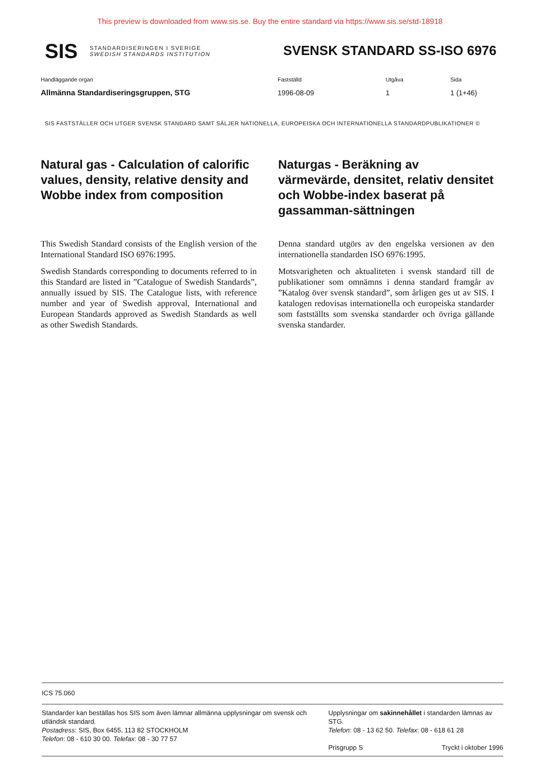This preview is downloaded from www.sis.se. Buy the entire standard via https://www.sis.se/std-18918
SIS
STANDARDISERINGEN I SVERIGE
SWEDISH STANDARDS INSTITUTION
SVENSK STANDARD SS-ISO 6976
Handläggande organ
Allmänna Standardiseringsgruppen, STG
Fastställd
1996-08-09
Utgåva
1
Sida
1 (1+46)
SIS FASTSTÄLLER OCH UTGER SVENSK STANDARD SAMT SÄLJER NATIONELLA, EUROPEISKA OCH INTERNATIONELLA STANDARDPUBLIKATIONER ©
Natural gas - Calculation of calorific values, density, relative density and Wobbe index from composition
This Swedish Standard consists of the English version of the International Standard ISO 6976:1995.
Swedish Standards corresponding to documents referred to in this Standard are listed in ”Catalogue of Swedish Standards”, annually issued by SIS. The Catalogue lists, with reference number and year of Swedish approval, International and European Standards approved as Swedish Standards as well as other Swedish Standards.
Naturgas - Beräkning av värmevärde, densitet, relativ densitet och Wobbe-index baserat på gassamman-sättningen
Denna standard utgörs av den engelska versionen av den internationella standarden ISO 6976:1995.
Motsvarigheten och aktualiteten i svensk standard till de publikationer som omnämns i denna standard framgår av ”Katalog över svensk standard”, som årligen ges ut av SIS. I katalogen redovisas internationella och europeiska standarder som fastställts som svenska standarder och övriga gällande svenska standarder.
ICS 75.060
Standarder kan beställas hos SIS som även lämnar allmänna upplysningar om svensk och utländsk standard.
Postadress: SIS, Box 6455, 113 82 STOCKHOLM
Telefon: 08 - 610 30 00. Telefax: 08 - 30 77 57
Upplysningar om sakinnehållet i standarden lämnas av STG.
Telefon: 08 - 13 62 50. Telefax: 08 - 618 61 28
Prisgrupp S Tryckt i oktober 1996